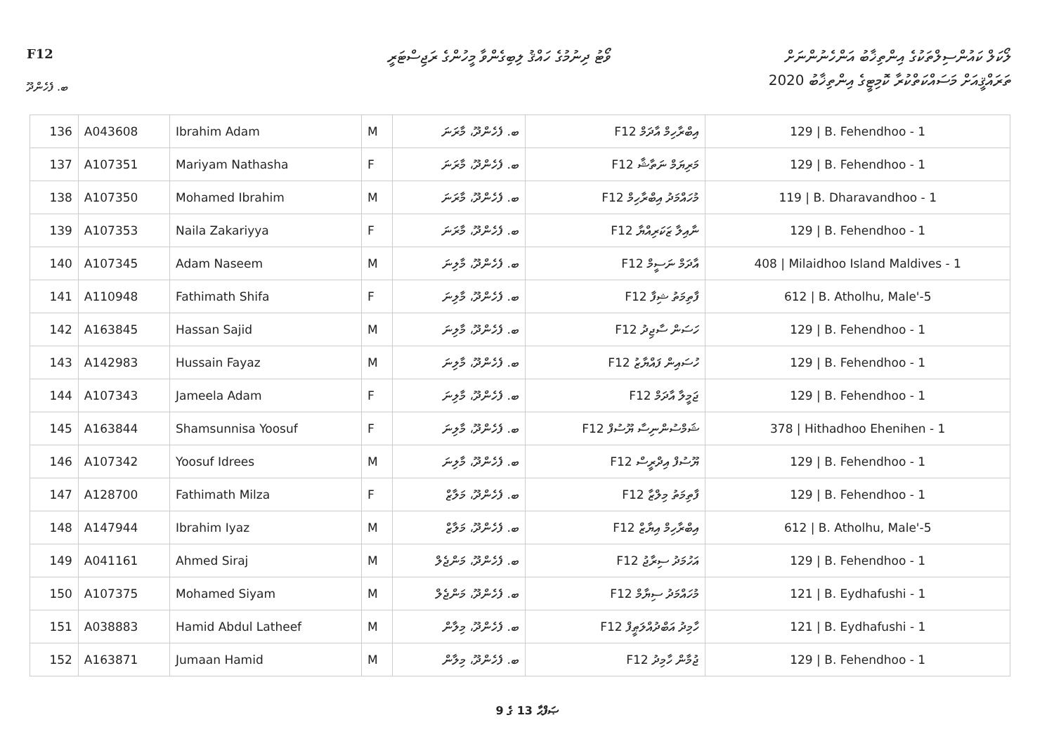F12
ވޯޓު ދިނުމުގެ ހައްޤު ލިބިގެންވާ މީހުންގެ ރަޖިސްޓަރީ
ލޯކަލް ކައުންސިލްތަކުގެ އިންތިޚާބު އަންހެނުންނަށް
ތަރައްޤީއަށް މަސައްކަތްކުރާ ކޮމިޓީގެ އިންތިޚާބު 2020
ބ. ފެހެންދޫ
| 136 | A043608 | Ibrahim Adam | M | ބ. ފެހެންދޫ، މާރަނަ | F12 އިބްރާހިމް އާދަމް | 129 / B. Fehendhoo - 1 |
| 137 | A107351 | Mariyam Nathasha | F | ބ. ފެހެންދޫ، މާރަނަ | F12 މަރިޔަމް ނަތާޝާ | 129 / B. Fehendhoo - 1 |
| 138 | A107350 | Mohamed Ibrahim | M | ބ. ފެހެންދޫ، މާރަނަ | F12 މުހައްމަދު އިބްރާހިމް | 119 / B. Dharavandhoo - 1 |
| 139 | A107353 | Naila Zakariyya | F | ބ. ފެހެންދޫ، މާރަނަ | F12 ނާއިލާ ޒަކަރިއްޔާ | 129 / B. Fehendhoo - 1 |
| 140 | A107345 | Adam Naseem | M | ބ. ފެހެންދޫ، މާލިނަ | F12 އާދަމް ނަސީމް | 408 / Milaidhoo Island Maldives - 1 |
| 141 | A110948 | Fathimath Shifa | F | ބ. ފެހެންދޫ، މާލިނަ | F12 ފާތިމަތު ޝިފާ | 612 / B. Atholhu, Male'-5 |
| 142 | A163845 | Hassan Sajid | M | ބ. ފެހެންދޫ، މާލިނަ | F12 ހަސަން ސާޖިދު | 129 / B. Fehendhoo - 1 |
| 143 | A142983 | Hussain Fayaz | M | ބ. ފެހެންދޫ، މާލިނަ | F12 ހުސައިން ފައްޔާޒު | 129 / B. Fehendhoo - 1 |
| 144 | A107343 | Jameela Adam | F | ބ. ފެހެންދޫ، މާލިނަ | F12 ޖަމީލާ އާދަމް | 129 / B. Fehendhoo - 1 |
| 145 | A163844 | Shamsunnisa Yoosuf | F | ބ. ފެހެންދޫ، މާލިނަ | F12 ޝަމްސުންނިސާ ޔޫސުފް | 378 / Hithadhoo Ehenihen - 1 |
| 146 | A107342 | Yoosuf Idrees | M | ބ. ފެހެންދޫ، މާލިނަ | F12 ޔޫސުފް އިދްރީސް | 129 / B. Fehendhoo - 1 |
| 147 | A128700 | Fathimath Milza | F | ބ. ފެހެންދޫ، މަލާޒް | F12 ފާތިމަތު މިލްޒާ | 129 / B. Fehendhoo - 1 |
| 148 | A147944 | Ibrahim Iyaz | M | ބ. ފެހެންދޫ، މަލާޒް | F12 އިބްރާހިމް އިޔާޒް | 612 / B. Atholhu, Male'-5 |
| 149 | A041161 | Ahmed Siraj | M | ބ. ފެހެންދޫ، މަންޖެލް | F12 އަހުމަދު ސިރާޖު | 129 / B. Fehendhoo - 1 |
| 150 | A107375 | Mohamed Siyam | M | ބ. ފެހެންދޫ، މަންޖެލް | F12 މުހައްމަދު ސިޔާމް | 121 / B. Eydhafushi - 1 |
| 151 | A038883 | Hamid Abdul Latheef | M | ބ. ފެހެންދޫ، މިލާން | F12 ހާމިދު އަބްދުއްލަޠީފް | 121 / B. Eydhafushi - 1 |
| 152 | A163871 | Jumaan Hamid | M | ބ. ފެހެންދޫ، މިލާން | F12 ޖުމާން ހާމިދު | 129 / B. Fehendhoo - 1 |
ޞަފްޙާ 13 ގެ 9